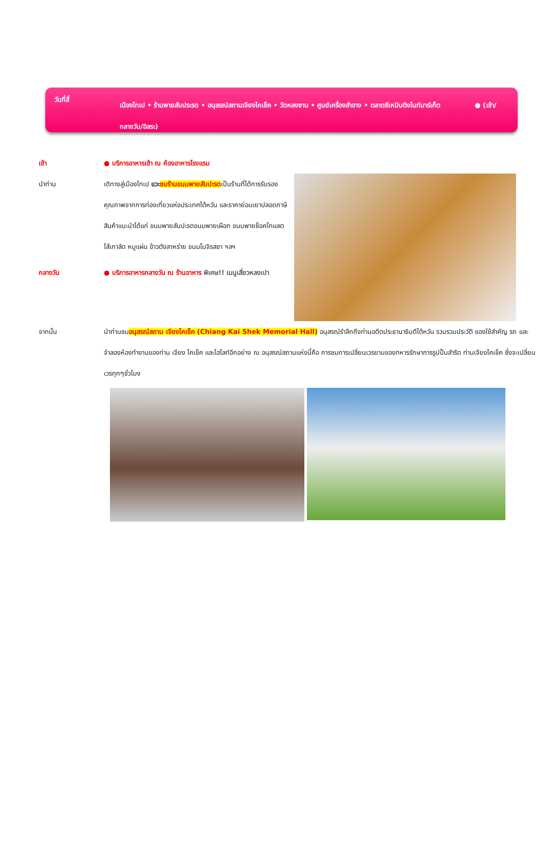วันที่สี่
เมืองไทเป • ร้านพายสับประรด • อนุสรณ์สถานเจียงไคเช็ค • วัดหลงซาน • ศูนย์เครื่องสำอาง • ตลาดซีเหมินติงไนท์มาร์เก็ต ● (เช้า/กลางวัน/อิสระ)
เช้า ● บริการอาหารเช้า ณ ห้องอาหารโรงแรม
นำท่าน เดิทางสู่เมืองไทเป แวะ ชมร้านขนมพายสับปะรดเป็นร้านที่ได้การรับรองคุณภาพจากการท่องเที่ยวแห่งประเทศไต้หวัน และราคาย่อมเยาปลอดภาษีสินค้าแนะนำได้แก่ ขนมพายสับปะรดขนมพายเผือก ขนมพายช็อคโกแลตไส้เกาลัด หมูแผ่น ข้าวตังสาหร่าย ขนมโมจิรสชา ฯลฯ
กลางวัน ● บริการอาหารกลางวัน ณ ร้านอาหาร พิเศษ!! เมนูเสี่ยวหลงเปา
จากนั้น นำท่านชมอนุสรณ์สถาน เจียงไคเช็ค (Chiang Kai Shek Memorial Hall) อนุสรณ์รำลึกถึงท่านอดีตประธานาธิบดีไต้หวัน รวบรวมประวัติ ของใช้สำคัญ รถ และจำลองห้องทำงานของท่าน เจียง ไคเช็ค และไฮไลท์อีกอย่าง ณ อนุสรณ์สถานแห่งนี้คือ การชมการเปลี่ยนเวรยามของทหารรักษาการรูปปั้นสำริด ท่านเจียงไคเช็ค ซึ่งจะเปลี่ยนเวรทุกๆชั่วโมง